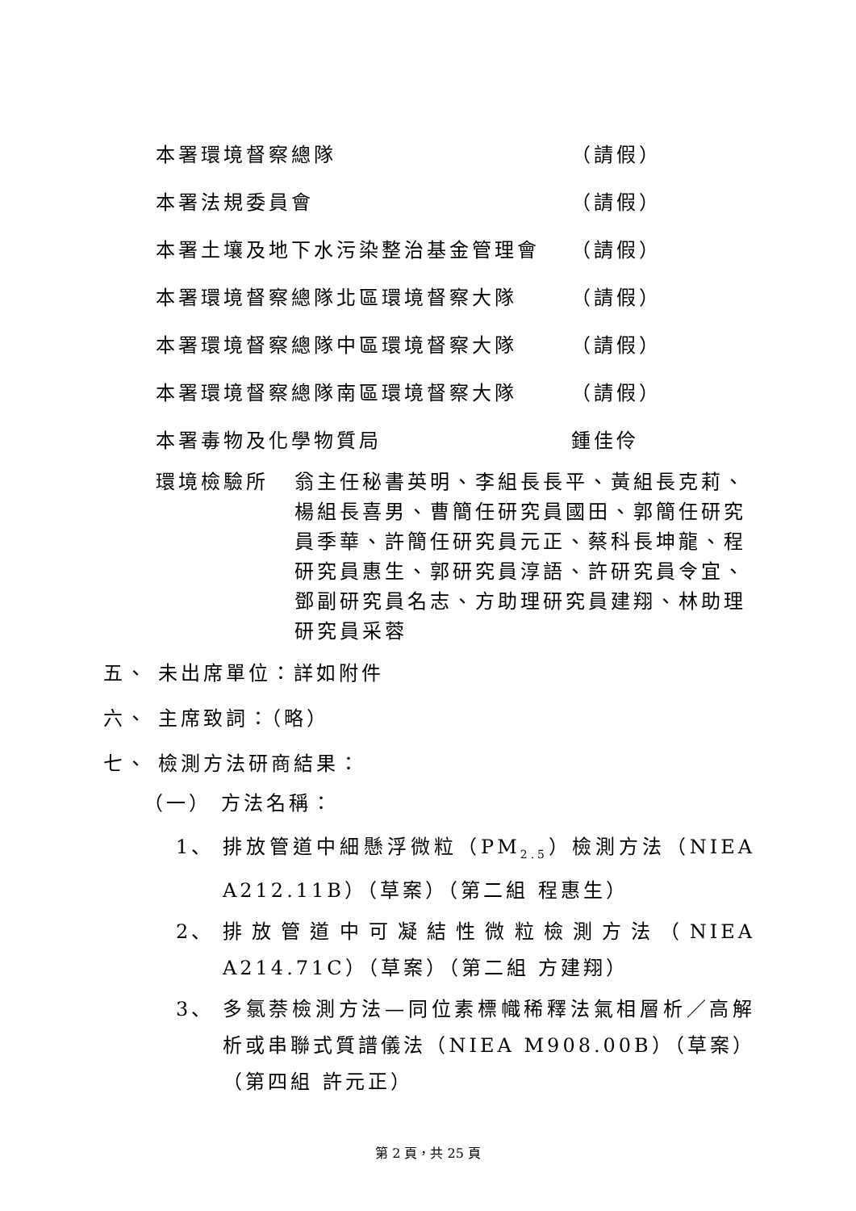本署環境督察總隊 （請假）
本署法規委員會 （請假）
本署土壤及地下水污染整治基金管理會 （請假）
本署環境督察總隊北區環境督察大隊 （請假）
本署環境督察總隊中區環境督察大隊 （請假）
本署環境督察總隊南區環境督察大隊 （請假）
本署毒物及化學物質局 鍾佳伶
環境檢驗所 翁主任秘書英明、李組長長平、黃組長克莉、楊組長喜男、曹簡任研究員國田、郭簡任研究員季華、許簡任研究員元正、蔡科長坤龍、程研究員惠生、郭研究員淳語、許研究員令宜、鄧副研究員名志、方助理研究員建翔、林助理研究員采蓉
五、 未出席單位：詳如附件
六、 主席致詞：（略）
七、 檢測方法研商結果：
（一） 方法名稱：
1、 排放管道中細懸浮微粒（PM<sub>2.5</sub>）檢測方法（NIEA A212.11B）（草案）（第二組 程惠生）
2、 排放管道中可凝結性微粒檢測方法（NIEA A214.71C）（草案）（第二組 方建翔）
3、 多氯萘檢測方法—同位素標幟稀釋法氣相層析／高解析或串聯式質譜儀法（NIEA M908.00B）（草案）（第四組 許元正）
第 2 頁，共 25 頁